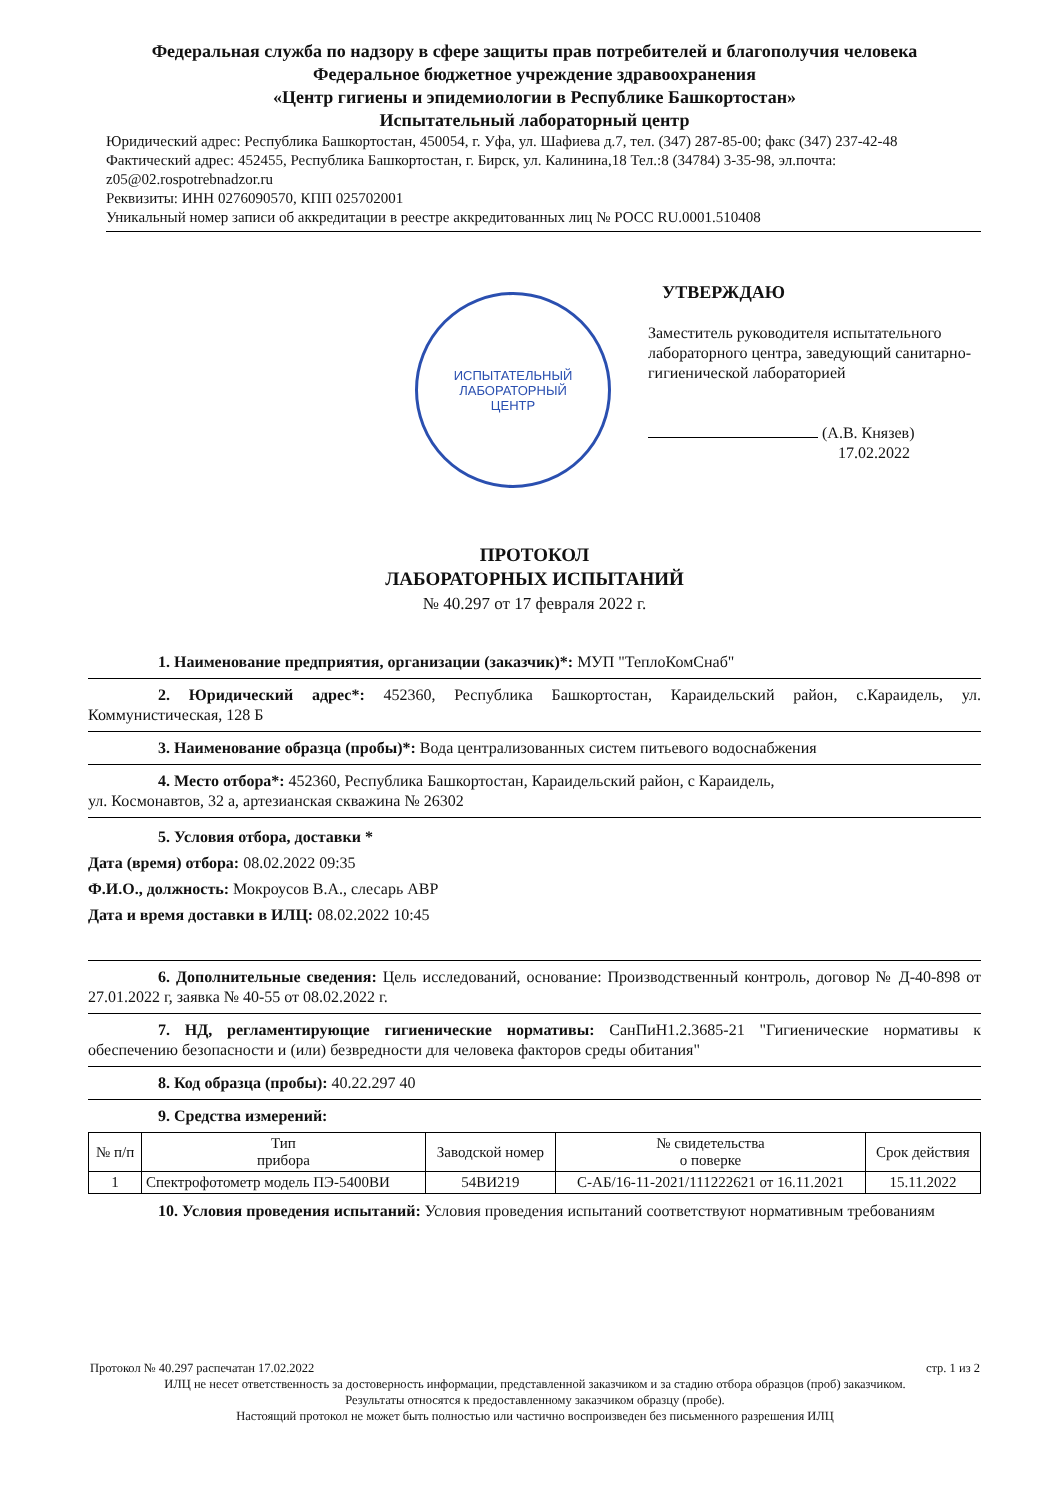Федеральная служба по надзору в сфере защиты прав потребителей и благополучия человека
Федеральное бюджетное учреждение здравоохранения
«Центр гигиены и эпидемиологии в Республике Башкортостан»
Испытательный лабораторный центр
Юридический адрес: Республика Башкортостан, 450054, г. Уфа, ул. Шафиева д.7, тел. (347) 287-85-00; факс (347) 237-42-48
Фактический адрес: 452455, Республика Башкортостан, г. Бирск, ул. Калинина,18 Тел.:8 (34784) 3-35-98, эл.почта: z05@02.rospotrebnadzor.ru
Реквизиты: ИНН 0276090570, КПП 025702001
Уникальный номер записи об аккредитации в реестре аккредитованных лиц № РОСС RU.0001.510408
ИСПЫТАТЕЛЬНЫЙ
ЛАБОРАТОРНЫЙ
ЦЕНТР
УТВЕРЖДАЮ
Заместитель руководителя испытательного лабораторного центра, заведующий санитарно-гигиенической лабораторией
(А.В. Князев)
17.02.2022
ПРОТОКОЛ
ЛАБОРАТОРНЫХ ИСПЫТАНИЙ
№ 40.297 от 17 февраля 2022 г.
1. Наименование предприятия, организации (заказчик)*: МУП "ТеплоКомСнаб"
2. Юридический адрес*: 452360, Республика Башкортостан, Караидельский район, с.Караидель, ул. Коммунистическая, 128 Б
3. Наименование образца (пробы)*: Вода централизованных систем питьевого водоснабжения
4. Место отбора*: 452360, Республика Башкортостан, Караидельский район, с Караидель,
ул. Космонавтов, 32 а, артезианская скважина № 26302
5. Условия отбора, доставки *
Дата (время) отбора: 08.02.2022 09:35
Ф.И.О., должность: Мокроусов В.А., слесарь АВР
Дата и время доставки в ИЛЦ: 08.02.2022 10:45
6. Дополнительные сведения: Цель исследований, основание: Производственный контроль, договор № Д-40-898 от 27.01.2022 г, заявка № 40-55 от 08.02.2022 г.
7. НД, регламентирующие гигиенические нормативы: СанПиН1.2.3685-21 "Гигиенические нормативы к обеспечению безопасности и (или) безвредности для человека факторов среды обитания"
8. Код образца (пробы): 40.22.297 40
9. Средства измерений:
| № п/п | Тип прибора | Заводской номер | № свидетельства о поверке | Срок действия |
| --- | --- | --- | --- | --- |
| 1 | Спектрофотометр модель ПЭ-5400ВИ | 54ВИ219 | С-АБ/16-11-2021/111222621 от 16.11.2021 | 15.11.2022 |
10. Условия проведения испытаний: Условия проведения испытаний соответствуют нормативным требованиям
Протокол № 40.297 распечатан 17.02.2022 стр. 1 из 2
ИЛЦ не несет ответственность за достоверность информации, представленной заказчиком и за стадию отбора образцов (проб) заказчиком.
Результаты относятся к предоставленному заказчиком образцу (пробе).
Настоящий протокол не может быть полностью или частично воспроизведен без письменного разрешения ИЛЦ